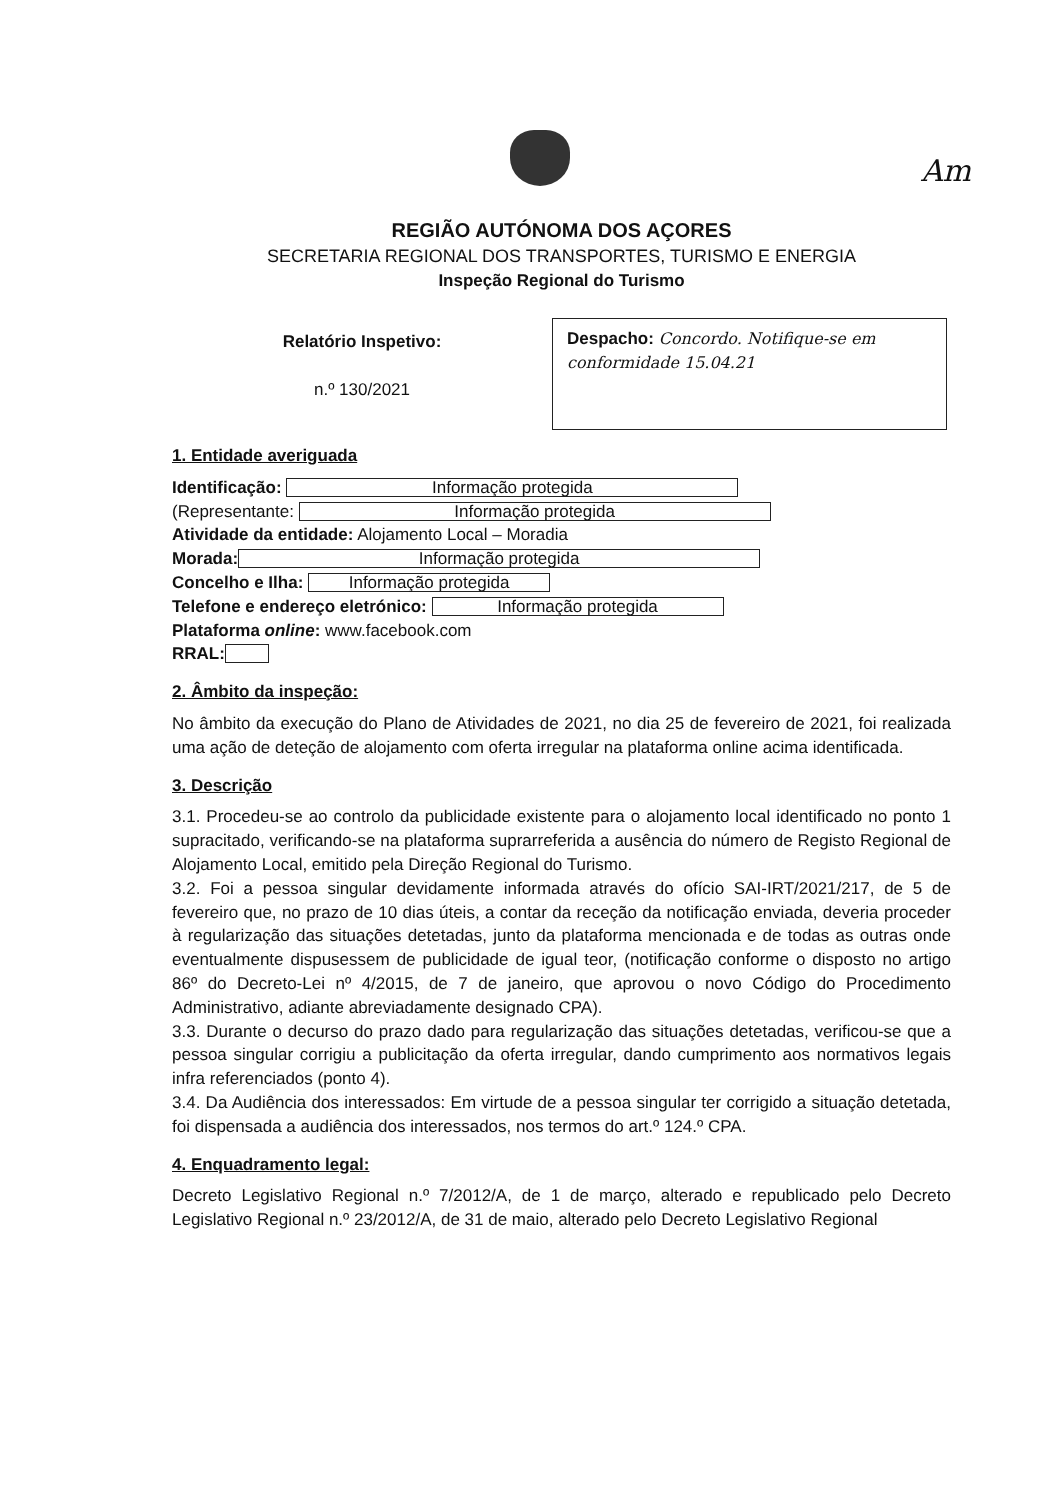Am
REGIÃO AUTÓNOMA DOS AÇORES
SECRETARIA REGIONAL DOS TRANSPORTES, TURISMO E ENERGIA
Inspeção Regional do Turismo
Relatório Inspetivo:
n.º 130/2021
Despacho: Concordo. Notifique-se em conformidade 15.04.21
1. Entidade averiguada
Identificação: Informação protegida
(Representante: Informação protegida
Atividade da entidade: Alojamento Local – Moradia
Morada: Informação protegida
Concelho e Ilha: Informação protegida
Telefone e endereço eletrónico: Informação protegida
Plataforma online: www.facebook.com
RRAL:
2. Âmbito da inspeção:
No âmbito da execução do Plano de Atividades de 2021, no dia 25 de fevereiro de 2021, foi realizada uma ação de deteção de alojamento com oferta irregular na plataforma online acima identificada.
3. Descrição
3.1. Procedeu-se ao controlo da publicidade existente para o alojamento local identificado no ponto 1 supracitado, verificando-se na plataforma suprarreferida a ausência do número de Registo Regional de Alojamento Local, emitido pela Direção Regional do Turismo.
3.2. Foi a pessoa singular devidamente informada através do ofício SAI-IRT/2021/217, de 5 de fevereiro que, no prazo de 10 dias úteis, a contar da receção da notificação enviada, deveria proceder à regularização das situações detetadas, junto da plataforma mencionada e de todas as outras onde eventualmente dispusessem de publicidade de igual teor, (notificação conforme o disposto no artigo 86º do Decreto-Lei nº 4/2015, de 7 de janeiro, que aprovou o novo Código do Procedimento Administrativo, adiante abreviadamente designado CPA).
3.3. Durante o decurso do prazo dado para regularização das situações detetadas, verificou-se que a pessoa singular corrigiu a publicitação da oferta irregular, dando cumprimento aos normativos legais infra referenciados (ponto 4).
3.4. Da Audiência dos interessados: Em virtude de a pessoa singular ter corrigido a situação detetada, foi dispensada a audiência dos interessados, nos termos do art.º 124.º CPA.
4. Enquadramento legal:
Decreto Legislativo Regional n.º 7/2012/A, de 1 de março, alterado e republicado pelo Decreto Legislativo Regional n.º 23/2012/A, de 31 de maio, alterado pelo Decreto Legislativo Regional